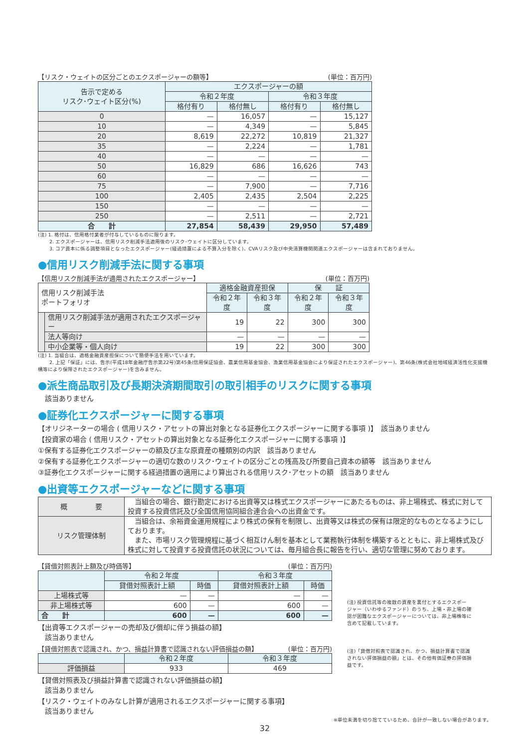【リスク・ウェイトの区分ごとのエクスポージャーの額等】 (単位：百万円)
| 告示で定める リスク･ウェイト区分(%) | エクスポージャーの額 | | | |
| --- | --- | --- | --- | --- |
| | 令和２年度 | | 令和３年度 | |
| | 格付有り | 格付無し | 格付有り | 格付無し |
| 0 | — | 16,057 | — | 15,127 |
| 10 | — | 4,349 | — | 5,845 |
| 20 | 8,619 | 22,272 | 10,819 | 21,327 |
| 35 | — | 2,224 | — | 1,781 |
| 40 | — | — | — | — |
| 50 | 16,829 | 686 | 16,626 | 743 |
| 60 | — | — | — | — |
| 75 | — | 7,900 | — | 7,716 |
| 100 | 2,405 | 2,435 | 2,504 | 2,225 |
| 150 | — | — | — | — |
| 250 | — | 2,511 | — | 2,721 |
| 合 計 | 27,854 | 58,439 | 29,950 | 57,489 |
(注) 1. 格付は、信用格付業者が付与しているものに限ります。
　　 2. エクスポージャーは、信用リスク削減手法適用後のリスク･ウェイトに区分しています。
　　 3. コア資本に係る調整項目となったエクスポージャー(経過措置による不算入分を除く)、CVAリスク及び中央清算機関関連エクスポージャーは含まれておりません。
●信用リスク削減手法に関する事項
【信用リスク削減手法が適用されたエクスポージャー】 (単位：百万円)
| 信用リスク削減手法 ポートフォリオ | | 適格金融資産担保 | | 保 証 | |
| --- | --- | --- | --- | --- | --- |
| | | 令和２年度 | 令和３年度 | 令和２年度 | 令和３年度 |
| | 信用リスク削減手法が適用されたエクスポージャー | 19 | 22 | 300 | 300 |
| | 法人等向け | — | — | — | — |
| | 中小企業等・個人向け | 19 | 22 | 300 | 300 |
(注) 1. 当組合は、適格金融資産担保について簡便手法を用いています。
　　 2. 上記「保証」には、告示(平成18年金融庁告示第22号)第45条(信用保証協会、農業信用基金協会、漁業信用基金協会により保証されたエクスポージャー)、第46条(株式会社地域経済活性化支援機構等により保障されたエクスポージャー)を含みません。
●派生商品取引及び長期決済期間取引の取引相手のリスクに関する事項
　該当ありません
●証券化エクスポージャーに関する事項
【オリジネーターの場合 ( 信用リスク・アセットの算出対象となる証券化エクスポージャーに関する事項 )】　該当ありません
【投資家の場合 ( 信用リスク・アセットの算出対象となる証券化エクスポージャーに関する事項 )】
①保有する証券化エクスポージャーの額及び主な原資産の種類別の内訳　該当ありません
②保有する証券化エクスポージャーの適切な数のリスク･ウェイトの区分ごとの残高及び所要自己資本の額等　該当ありません
③証券化エクスポージャーに関する経過措置の適用により算出される信用リスク･アセットの額　該当ありません
●出資等エクスポージャーなどに関する事項
| 概 要 | 当組合の場合、銀行勘定における出資等又は株式エクスポージャーにあたるものは、非上場株式、株式に対して投資する投資信託及び全国信用協同組合連合会への出資金です。 |
| リスク管理体制 | 当組合は、余裕資金運用規程により株式の保有を制限し、出資等又は株式の保有は限定的なものとなるようにしております。 また、市場リスク管理規程に基づく相互けん制を基本として業務執行体制を構築するとともに、非上場株式及び株式に対して投資する投資信託の状況については、毎月組合長に報告を行い、適切な管理に努めております。 |
【貸借対照表計上額及び時価等】 (単位：百万円)
| | 令和２年度 | | 令和３年度 | |
| --- | --- | --- | --- | --- |
| | 貸借対照表計上額 | 時価 | 貸借対照表計上額 | 時価 |
| 上場株式等 | — | — | — | — |
| 非上場株式等 | 600 | — | 600 | — |
| 合 計 | 600 | — | 600 | — |
【出資等エクスポージャーの売却及び償却に伴う損益の額】
　該当ありません
【貸借対照表で認識され、かつ、損益計算書で認識されない評価損益の額】 (単位：百万円)
| | 令和２年度 | 令和３年度 |
| --- | --- | --- |
| 評価損益 | 933 | 469 |
【貸借対照表及び損益計算書で認識されない評価損益の額】
　該当ありません
【リスク・ウェイトのみなし計算が適用されるエクスポージャーに関する事項】
　該当ありません
(注) 投資信託等の複数の資産を裏付とするエクスポージャー（いわゆるファンド）のうち、上場・非上場の確認が困難なエクスポージャーについては、非上場株等に含めて記載しています。
(注)「貸借対照表で認識され、かつ、損益計算書で認識されない評価損益の額」とは、その他有価証券の評価損益です。
※単位未満を切り捨てているため、合計が一致しない場合があります。
32